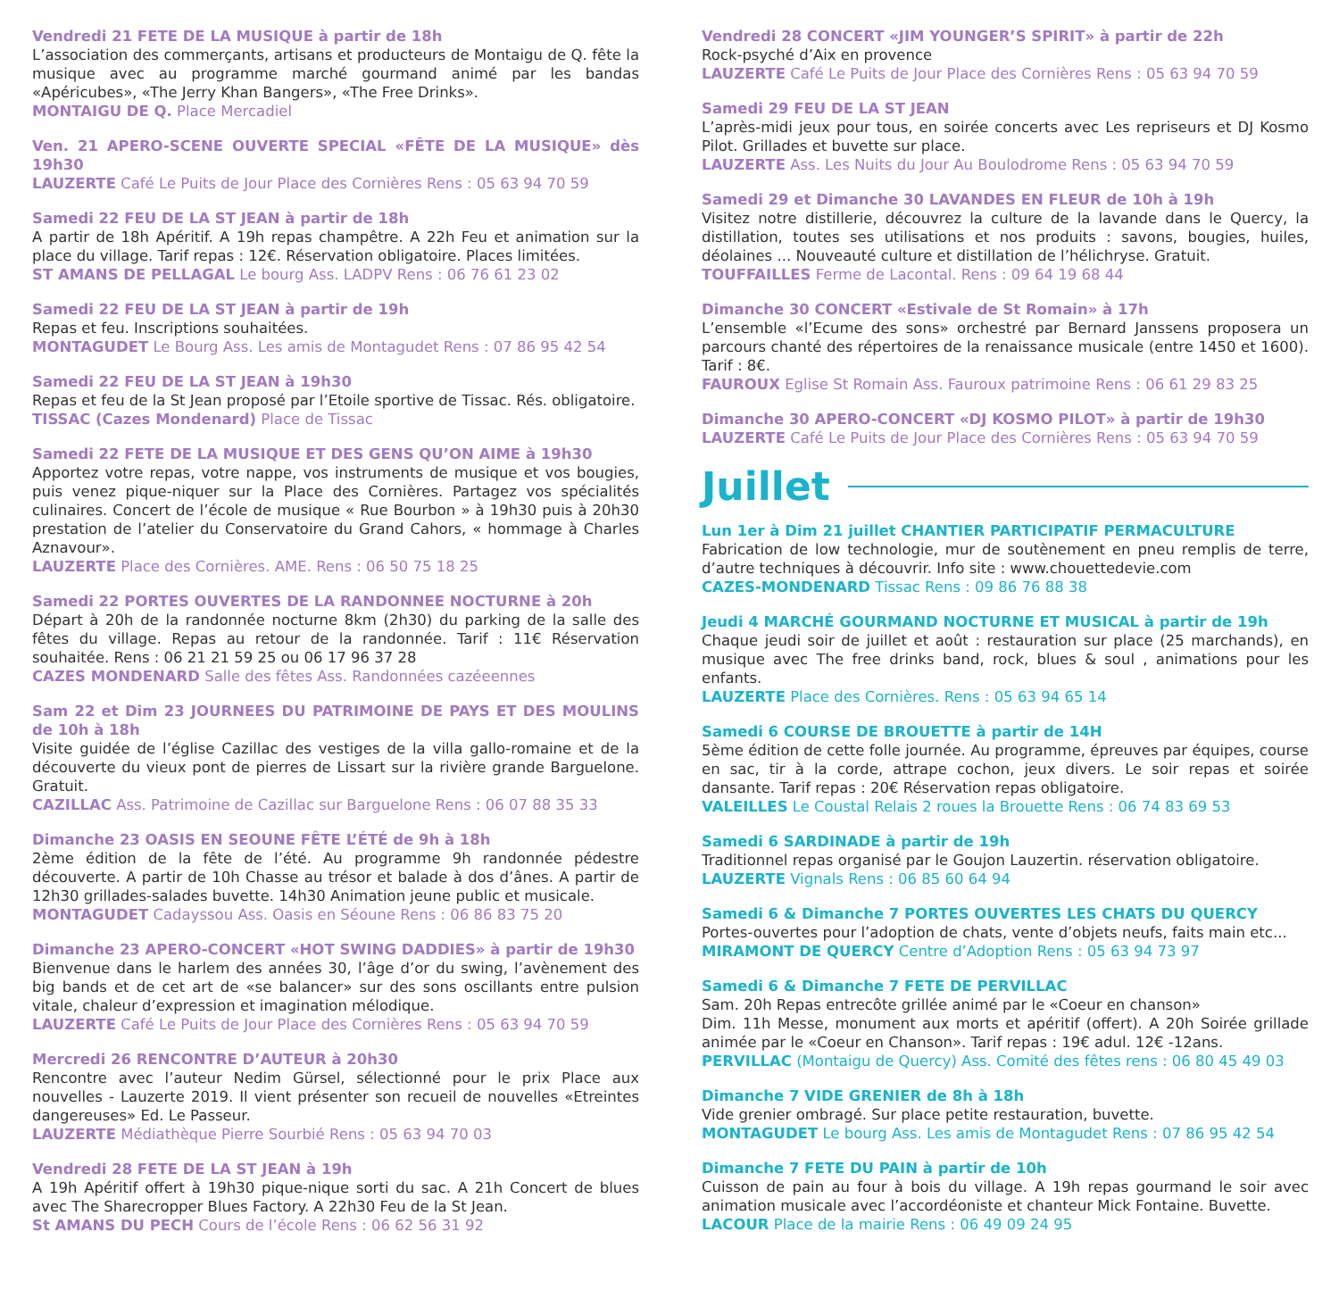Vendredi 21 FETE DE LA MUSIQUE à partir de 18h
L’association des commerçants, artisans et producteurs de Montaigu de Q. fête la musique avec au programme marché gourmand animé par les bandas «Apéricubes», «The Jerry Khan Bangers», «The Free Drinks».
MONTAIGU DE Q. Place Mercadiel
Ven. 21 APERO-SCENE OUVERTE SPECIAL «FÊTE DE LA MUSIQUE» dès 19h30
LAUZERTE Café Le Puits de Jour Place des Cornières Rens : 05 63 94 70 59
Samedi 22 FEU DE LA ST JEAN à partir de 18h
A partir de 18h Apéritif. A 19h repas champêtre. A 22h Feu et animation sur la place du village. Tarif repas : 12€. Réservation obligatoire. Places limitées.
ST AMANS DE PELLAGAL Le bourg Ass. LADPV Rens : 06 76 61 23 02
Samedi 22 FEU DE LA ST JEAN à partir de 19h
Repas et feu. Inscriptions souhaitées.
MONTAGUDET Le Bourg Ass. Les amis de Montagudet Rens : 07 86 95 42 54
Samedi 22 FEU DE LA ST JEAN à 19h30
Repas et feu de la St Jean proposé par l’Etoile sportive de Tissac. Rés. obligatoire.
TISSAC (Cazes Mondenard) Place de Tissac
Samedi 22 FETE DE LA MUSIQUE ET DES GENS QU’ON AIME à 19h30
Apportez votre repas, votre nappe, vos instruments de musique et vos bougies, puis venez pique-niquer sur la Place des Cornières. Partagez vos spécialités culinaires. Concert de l’école de musique « Rue Bourbon » à 19h30 puis à 20h30 prestation de l’atelier du Conservatoire du Grand Cahors, « hommage à Charles Aznavour».
LAUZERTE Place des Cornières. AME. Rens : 06 50 75 18 25
Samedi 22 PORTES OUVERTES DE LA RANDONNEE NOCTURNE à 20h
Départ à 20h de la randonnée nocturne 8km (2h30) du parking de la salle des fêtes du village. Repas au retour de la randonnée. Tarif : 11€ Réservation souhaitée. Rens : 06 21 21 59 25 ou 06 17 96 37 28
CAZES MONDENARD Salle des fêtes Ass. Randonnées cazéeennes
Sam 22 et Dim 23 JOURNEES DU PATRIMOINE DE PAYS ET DES MOULINS de 10h à 18h
Visite guidée de l’église Cazillac des vestiges de la villa gallo-romaine et de la découverte du vieux pont de pierres de Lissart sur la rivière grande Barguelone. Gratuit.
CAZILLAC Ass. Patrimoine de Cazillac sur Barguelone Rens : 06 07 88 35 33
Dimanche 23 OASIS EN SEOUNE FÊTE L’ÉTÉ de 9h à 18h
2ème édition de la fête de l’été. Au programme 9h randonnée pédestre découverte. A partir de 10h Chasse au trésor et balade à dos d’ânes. A partir de 12h30 grillades-salades buvette. 14h30 Animation jeune public et musicale.
MONTAGUDET Cadayssou Ass. Oasis en Séoune Rens : 06 86 83 75 20
Dimanche 23 APERO-CONCERT «HOT SWING DADDIES» à partir de 19h30
Bienvenue dans le harlem des années 30, l’âge d’or du swing, l’avènement des big bands et de cet art de «se balancer» sur des sons oscillants entre pulsion vitale, chaleur d’expression et imagination mélodique.
LAUZERTE Café Le Puits de Jour Place des Cornières Rens : 05 63 94 70 59
Mercredi 26 RENCONTRE D’AUTEUR à 20h30
Rencontre avec l’auteur Nedim Gürsel, sélectionné pour le prix Place aux nouvelles - Lauzerte 2019. Il vient présenter son recueil de nouvelles «Etreintes dangereuses» Ed. Le Passeur.
LAUZERTE Médiathèque Pierre Sourbié Rens : 05 63 94 70 03
Vendredi 28 FETE DE LA ST JEAN à 19h
A 19h Apéritif offert à 19h30 pique-nique sorti du sac. A 21h Concert de blues avec The Sharecropper Blues Factory. A 22h30 Feu de la St Jean.
St AMANS DU PECH Cours de l’école Rens : 06 62 56 31 92
Vendredi 28 CONCERT «JIM YOUNGER’S SPIRIT» à partir de 22h
Rock-psyché d’Aix en provence
LAUZERTE Café Le Puits de Jour Place des Cornières Rens : 05 63 94 70 59
Samedi 29 FEU DE LA ST JEAN
L’après-midi jeux pour tous, en soirée concerts avec Les repriseurs et DJ Kosmo Pilot. Grillades et buvette sur place.
LAUZERTE Ass. Les Nuits du Jour Au Boulodrome Rens : 05 63 94 70 59
Samedi 29 et Dimanche 30 LAVANDES EN FLEUR de 10h à 19h
Visitez notre distillerie, découvrez la culture de la lavande dans le Quercy, la distillation, toutes ses utilisations et nos produits : savons, bougies, huiles, déolaines ... Nouveauté culture et distillation de l’hélichryse. Gratuit.
TOUFFAILLES Ferme de Lacontal. Rens : 09 64 19 68 44
Dimanche 30 CONCERT «Estivale de St Romain» à 17h
L’ensemble «l’Ecume des sons» orchestré par Bernard Janssens proposera un parcours chanté des répertoires de la renaissance musicale (entre 1450 et 1600). Tarif : 8€.
FAUROUX Eglise St Romain Ass. Fauroux patrimoine Rens : 06 61 29 83 25
Dimanche 30 APERO-CONCERT «DJ KOSMO PILOT» à partir de 19h30
LAUZERTE Café Le Puits de Jour Place des Cornières Rens : 05 63 94 70 59
Juillet
Lun 1er à Dim 21 juillet CHANTIER PARTICIPATIF PERMACULTURE
Fabrication de low technologie, mur de soutènement en pneu remplis de terre, d’autre techniques à découvrir. Info site : www.chouettedevie.com
CAZES-MONDENARD Tissac Rens : 09 86 76 88 38
Jeudi 4 MARCHÉ GOURMAND NOCTURNE ET MUSICAL à partir de 19h
Chaque jeudi soir de juillet et août : restauration sur place (25 marchands), en musique avec The free drinks band, rock, blues & soul , animations pour les enfants.
LAUZERTE Place des Cornières. Rens : 05 63 94 65 14
Samedi 6 COURSE DE BROUETTE à partir de 14H
5ème édition de cette folle journée. Au programme, épreuves par équipes, course en sac, tir à la corde, attrape cochon, jeux divers. Le soir repas et soirée dansante. Tarif repas : 20€ Réservation repas obligatoire.
VALEILLES Le Coustal Relais 2 roues la Brouette Rens : 06 74 83 69 53
Samedi 6 SARDINADE à partir de 19h
Traditionnel repas organisé par le Goujon Lauzertin. réservation obligatoire.
LAUZERTE Vignals Rens : 06 85 60 64 94
Samedi 6 & Dimanche 7 PORTES OUVERTES LES CHATS DU QUERCY
Portes-ouvertes pour l’adoption de chats, vente d’objets neufs, faits main etc...
MIRAMONT DE QUERCY Centre d’Adoption Rens : 05 63 94 73 97
Samedi 6 & Dimanche 7 FETE DE PERVILLAC
Sam. 20h Repas entrecôte grillée animé par le «Coeur en chanson»
Dim. 11h Messe, monument aux morts et apéritif (offert). A 20h Soirée grillade animée par le «Coeur en Chanson». Tarif repas : 19€ adul. 12€ -12ans.
PERVILLAC (Montaigu de Quercy) Ass. Comité des fêtes rens : 06 80 45 49 03
Dimanche 7 VIDE GRENIER de 8h à 18h
Vide grenier ombragé. Sur place petite restauration, buvette.
MONTAGUDET Le bourg Ass. Les amis de Montagudet Rens : 07 86 95 42 54
Dimanche 7 FETE DU PAIN à partir de 10h
Cuisson de pain au four à bois du village. A 19h repas gourmand le soir avec animation musicale avec l’accordéoniste et chanteur Mick Fontaine. Buvette.
LACOUR Place de la mairie Rens : 06 49 09 24 95